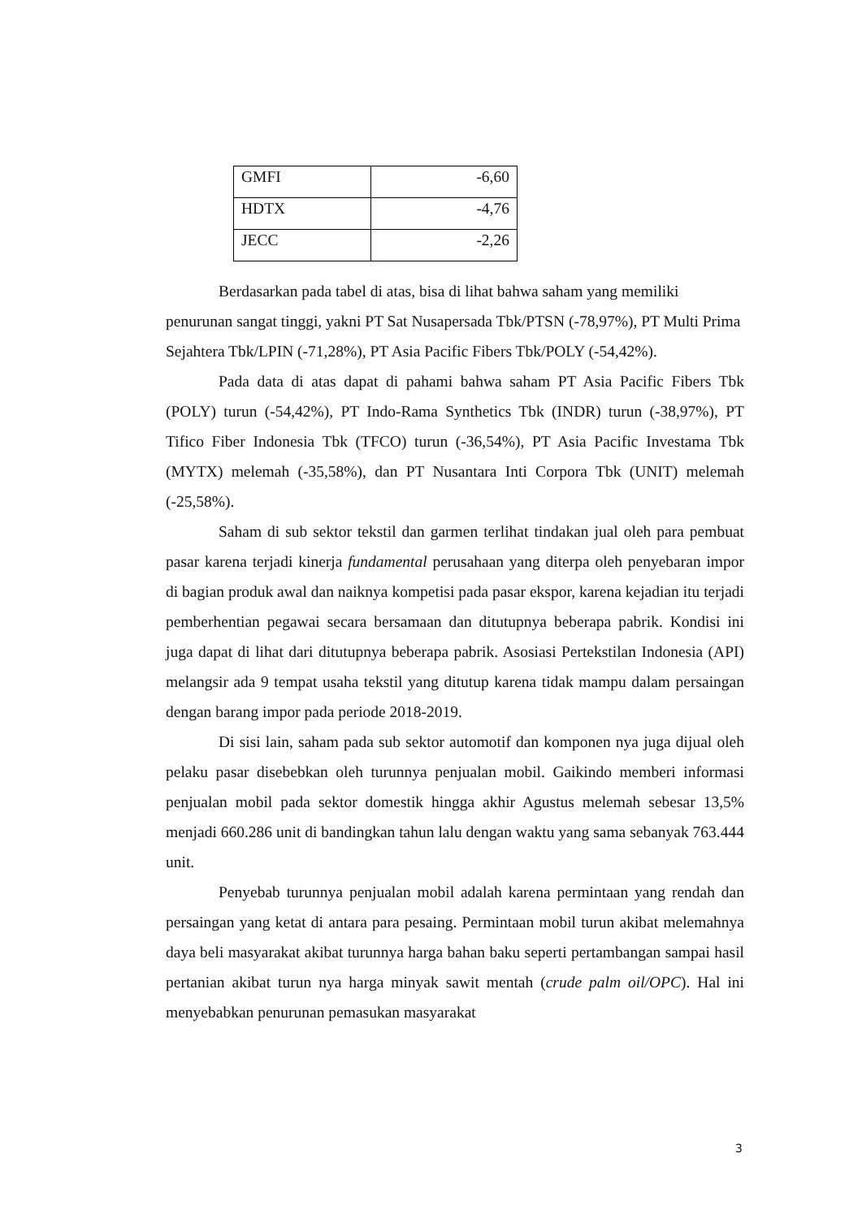| GMFI | -6,60 |
| HDTX | -4,76 |
| JECC | -2,26 |
Berdasarkan pada tabel di atas, bisa di lihat bahwa saham yang memiliki penurunan sangat tinggi, yakni PT Sat Nusapersada Tbk/PTSN (-78,97%), PT Multi Prima Sejahtera Tbk/LPIN (-71,28%), PT Asia Pacific Fibers Tbk/POLY (-54,42%).
Pada data di atas dapat di pahami bahwa saham PT Asia Pacific Fibers Tbk (POLY) turun (-54,42%), PT Indo-Rama Synthetics Tbk (INDR) turun (-38,97%), PT Tifico Fiber Indonesia Tbk (TFCO) turun (-36,54%), PT Asia Pacific Investama Tbk (MYTX) melemah (-35,58%), dan PT Nusantara Inti Corpora Tbk (UNIT) melemah (-25,58%).
Saham di sub sektor tekstil dan garmen terlihat tindakan jual oleh para pembuat pasar karena terjadi kinerja fundamental perusahaan yang diterpa oleh penyebaran impor di bagian produk awal dan naiknya kompetisi pada pasar ekspor, karena kejadian itu terjadi pemberhentian pegawai secara bersamaan dan ditutupnya beberapa pabrik. Kondisi ini juga dapat di lihat dari ditutupnya beberapa pabrik. Asosiasi Pertekstilan Indonesia (API) melangsir ada 9 tempat usaha tekstil yang ditutup karena tidak mampu dalam persaingan dengan barang impor pada periode 2018-2019.
Di sisi lain, saham pada sub sektor automotif dan komponen nya juga dijual oleh pelaku pasar disebebkan oleh turunnya penjualan mobil. Gaikindo memberi informasi penjualan mobil pada sektor domestik hingga akhir Agustus melemah sebesar 13,5% menjadi 660.286 unit di bandingkan tahun lalu dengan waktu yang sama sebanyak 763.444 unit.
Penyebab turunnya penjualan mobil adalah karena permintaan yang rendah dan persaingan yang ketat di antara para pesaing. Permintaan mobil turun akibat melemahnya daya beli masyarakat akibat turunnya harga bahan baku seperti pertambangan sampai hasil pertanian akibat turun nya harga minyak sawit mentah (crude palm oil/OPC). Hal ini menyebabkan penurunan pemasukan masyarakat
3